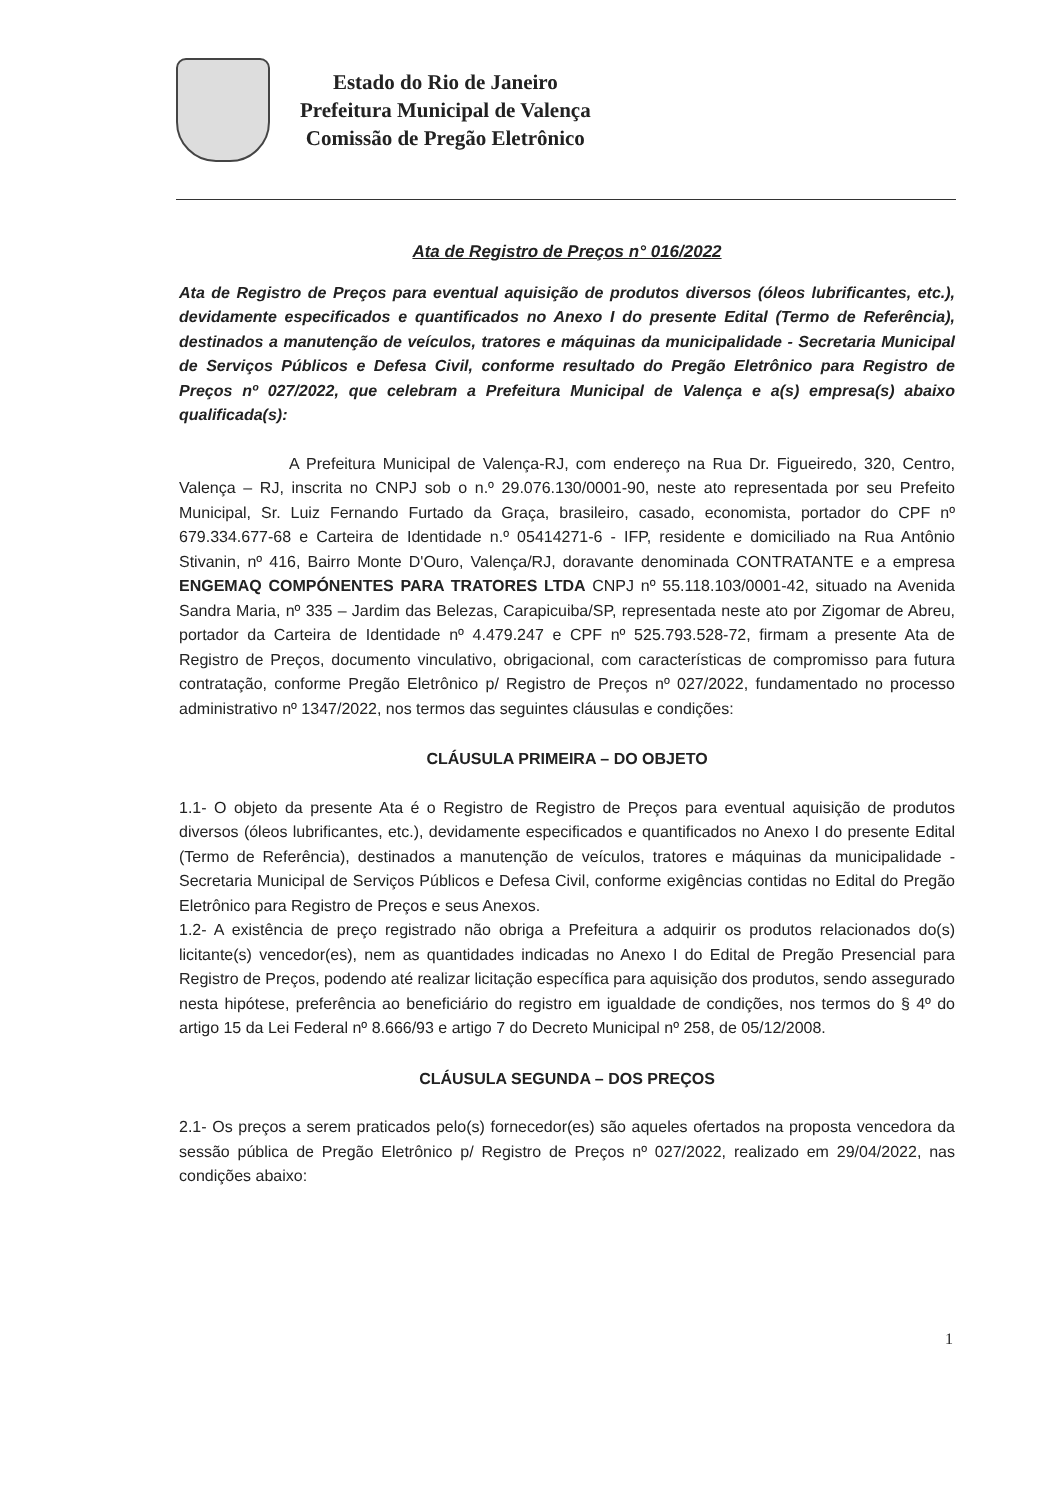Estado do Rio de Janeiro
Prefeitura Municipal de Valença
Comissão de Pregão Eletrônico
Ata de Registro de Preços n° 016/2022
Ata de Registro de Preços para eventual aquisição de produtos diversos (óleos lubrificantes, etc.), devidamente especificados e quantificados no Anexo I do presente Edital (Termo de Referência), destinados a manutenção de veículos, tratores e máquinas da municipalidade - Secretaria Municipal de Serviços Públicos e Defesa Civil, conforme resultado do Pregão Eletrônico para Registro de Preços nº 027/2022, que celebram a Prefeitura Municipal de Valença e a(s) empresa(s) abaixo qualificada(s):
A Prefeitura Municipal de Valença-RJ, com endereço na Rua Dr. Figueiredo, 320, Centro, Valença – RJ, inscrita no CNPJ sob o n.º 29.076.130/0001-90, neste ato representada por seu Prefeito Municipal, Sr. Luiz Fernando Furtado da Graça, brasileiro, casado, economista, portador do CPF nº 679.334.677-68 e Carteira de Identidade n.º 05414271-6 - IFP, residente e domiciliado na Rua Antônio Stivanin, nº 416, Bairro Monte D'Ouro, Valença/RJ, doravante denominada CONTRATANTE e a empresa ENGEMAQ COMPÓNENTES PARA TRATORES LTDA CNPJ nº 55.118.103/0001-42, situado na Avenida Sandra Maria, nº 335 – Jardim das Belezas, Carapicuiba/SP, representada neste ato por Zigomar de Abreu, portador da Carteira de Identidade nº 4.479.247 e CPF nº 525.793.528-72, firmam a presente Ata de Registro de Preços, documento vinculativo, obrigacional, com características de compromisso para futura contratação, conforme Pregão Eletrônico p/ Registro de Preços nº 027/2022, fundamentado no processo administrativo nº 1347/2022, nos termos das seguintes cláusulas e condições:
CLÁUSULA PRIMEIRA – DO OBJETO
1.1- O objeto da presente Ata é o Registro de Registro de Preços para eventual aquisição de produtos diversos (óleos lubrificantes, etc.), devidamente especificados e quantificados no Anexo I do presente Edital (Termo de Referência), destinados a manutenção de veículos, tratores e máquinas da municipalidade - Secretaria Municipal de Serviços Públicos e Defesa Civil, conforme exigências contidas no Edital do Pregão Eletrônico para Registro de Preços e seus Anexos.
1.2- A existência de preço registrado não obriga a Prefeitura a adquirir os produtos relacionados do(s) licitante(s) vencedor(es), nem as quantidades indicadas no Anexo I do Edital de Pregão Presencial para Registro de Preços, podendo até realizar licitação específica para aquisição dos produtos, sendo assegurado nesta hipótese, preferência ao beneficiário do registro em igualdade de condições, nos termos do § 4º do artigo 15 da Lei Federal nº 8.666/93 e artigo 7 do Decreto Municipal nº 258, de 05/12/2008.
CLÁUSULA SEGUNDA – DOS PREÇOS
2.1- Os preços a serem praticados pelo(s) fornecedor(es) são aqueles ofertados na proposta vencedora da sessão pública de Pregão Eletrônico p/ Registro de Preços nº 027/2022, realizado em 29/04/2022, nas condições abaixo:
1